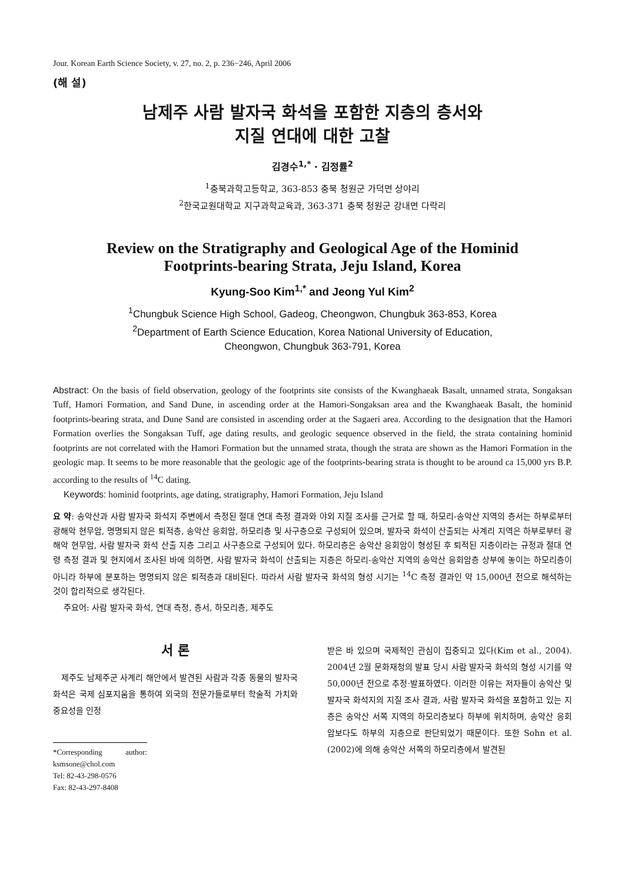Jour. Korean Earth Science Society, v. 27, no. 2, p. 236−246, April 2006
(해 설)
남제주 사람 발자국 화석을 포함한 지층의 층서와
지질 연대에 대한 고찰
김경수<sup>1,*</sup> · 김정률<sup>2</sup>
<sup>1</sup> 충북과학고등학교, 363-853 충북 청원군 가덕면 상야리
<sup>2</sup> 한국교원대학교 지구과학교육과, 363-371 충북 청원군 강내면 다락리
Review on the Stratigraphy and Geological Age of the Hominid
Footprints-bearing Strata, Jeju Island, Korea
Kyung-Soo Kim<sup>1,*</sup> and Jeong Yul Kim<sup>2</sup>
<sup>1</sup> Chungbuk Science High School, Gadeog, Cheongwon, Chungbuk 363-853, Korea
<sup>2</sup> Department of Earth Science Education, Korea National University of Education,
Cheongwon, Chungbuk 363-791, Korea
Abstract: On the basis of field observation, geology of the footprints site consists of the Kwanghaeak Basalt, unnamed strata, Songaksan Tuff, Hamori Formation, and Sand Dune, in ascending order at the Hamori-Songaksan area and the Kwanghaeak Basalt, the hominid footprints-bearing strata, and Dune Sand are consisted in ascending order at the Sagaeri area. According to the designation that the Hamori Formation overlies the Songaksan Tuff, age dating results, and geologic sequence observed in the field, the strata containing hominid footprints are not correlated with the Hamori Formation but the unnamed strata, though the strata are shown as the Hamori Formation in the geologic map. It seems to be more reasonable that the geologic age of the footprints-bearing strata is thought to be around ca 15,000 yrs B.P. according to the results of <sup>14</sup>C dating.
Keywords: hominid footprints, age dating, stratigraphy, Hamori Formation, Jeju Island
요 약: 송악산과 사람 발자국 화석지 주변에서 측정된 절대 연대 측정 결과와 야외 지질 조사를 근거로 할 때, 하모리-송악산 지역의 층서는 하부로부터 광해악 현무암, 명명되지 않은 퇴적층, 송악산 응회암, 하모리층 및 사구층으로 구성되어 있으며, 발자국 화석이 산출되는 사계리 지역은 하부로부터 광해악 현무암, 사람 발자국 화석 산출 지층 그리고 사구층으로 구성되어 있다. 하모리층은 송악산 응회암이 형성된 후 퇴적된 지층이라는 규정과 절대 연령 측정 결과 및 현지에서 조사된 바에 의하면, 사람 발자국 화석이 산출되는 지층은 하모리-송악산 지역의 송악산 응회암층 상부에 놓이는 하모리층이 아니라 하부에 분포하는 명명되지 않은 퇴적층과 대비된다. 따라서 사람 발자국 화석의 형성 시기는 <sup>14</sup>C 측정 결과인 약 15,000년 전으로 해석하는 것이 합리적으로 생각된다.
주요어: 사람 발자국 화석, 연대 측정, 층서, 하모리층, 제주도
서 론
제주도 남제주군 사계리 해안에서 발견된 사람과 각종 동물의 발자국 화석은 국제 심포지움을 통하여 외국의 전문가들로부터 학술적 가치와 중요성을 인정
*Corresponding author: ksmsone@chol.com
Tel: 82-43-298-0576
Fax: 82-43-297-8408
받은 바 있으며 국제적인 관심이 집중되고 있다(Kim et al., 2004). 2004년 2월 문화재청의 발표 당시 사람 발자국 화석의 형성 시기를 약 50,000년 전으로 추정·발표하였다. 이러한 이유는 저자들이 송악산 및 발자국 화석지의 지질 조사 결과, 사람 발자국 화석을 포함하고 있는 지층은 송악산 서쪽 지역의 하모리층보다 하부에 위치하며, 송악산 응회암보다도 하부의 지층으로 판단되었기 때문이다. 또한 Sohn et al.(2002)에 의해 송악산 서쪽의 하모리층에서 발견된